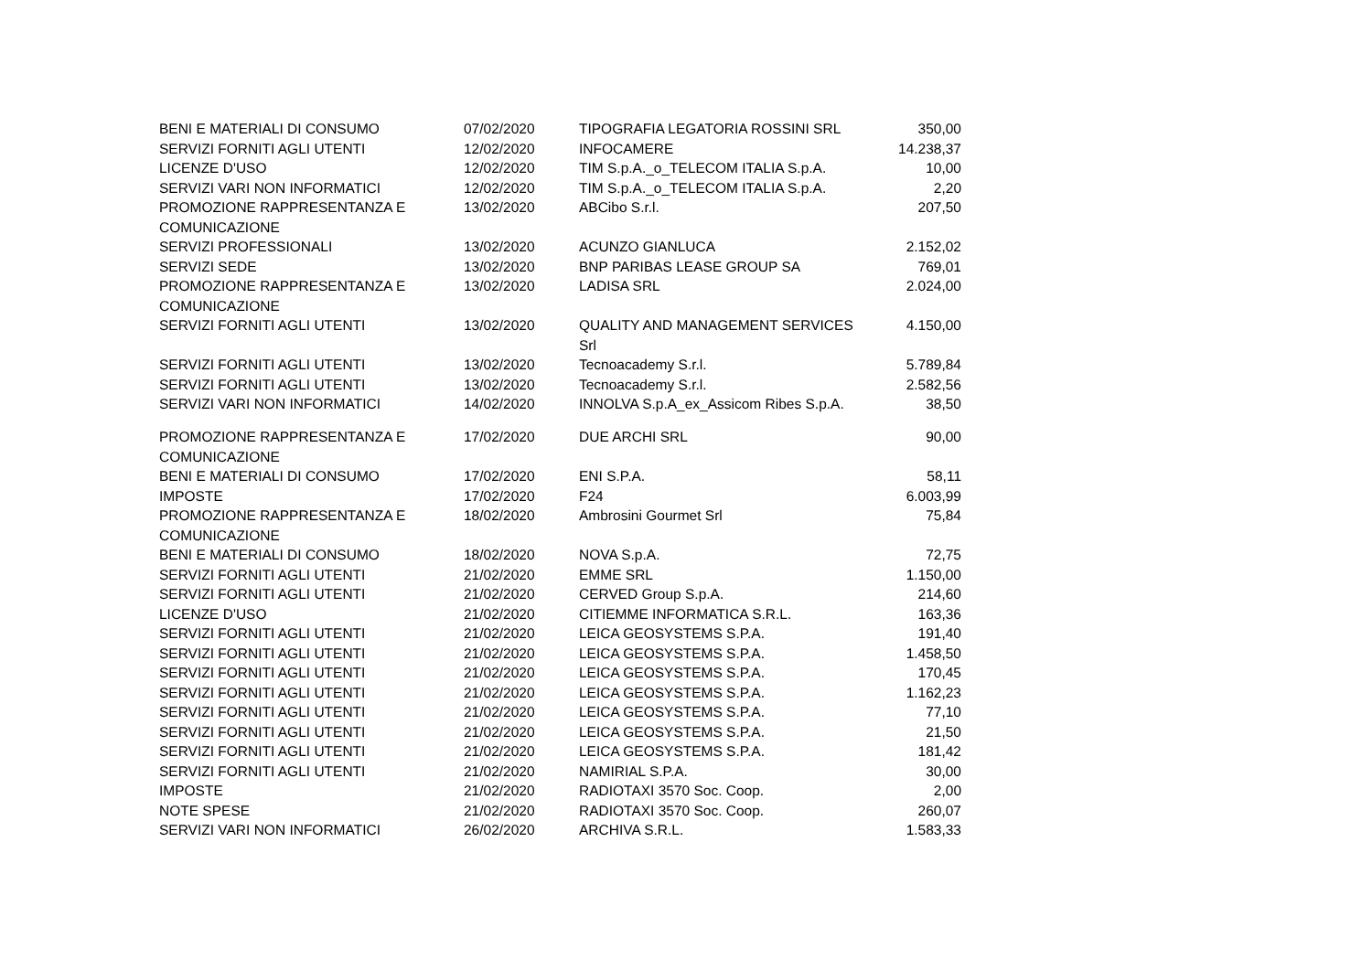| BENI E MATERIALI DI CONSUMO | 07/02/2020 | TIPOGRAFIA LEGATORIA ROSSINI SRL | 350,00 |
| SERVIZI FORNITI AGLI UTENTI | 12/02/2020 | INFOCAMERE | 14.238,37 |
| LICENZE D'USO | 12/02/2020 | TIM S.p.A._o_TELECOM ITALIA S.p.A. | 10,00 |
| SERVIZI VARI NON INFORMATICI | 12/02/2020 | TIM S.p.A._o_TELECOM ITALIA S.p.A. | 2,20 |
| PROMOZIONE RAPPRESENTANZA E COMUNICAZIONE | 13/02/2020 | ABCibo S.r.l. | 207,50 |
| SERVIZI PROFESSIONALI | 13/02/2020 | ACUNZO GIANLUCA | 2.152,02 |
| SERVIZI SEDE | 13/02/2020 | BNP PARIBAS LEASE GROUP SA | 769,01 |
| PROMOZIONE RAPPRESENTANZA E COMUNICAZIONE | 13/02/2020 | LADISA SRL | 2.024,00 |
| SERVIZI FORNITI AGLI UTENTI | 13/02/2020 | QUALITY AND MANAGEMENT SERVICES Srl | 4.150,00 |
| SERVIZI FORNITI AGLI UTENTI | 13/02/2020 | Tecnoacademy S.r.l. | 5.789,84 |
| SERVIZI FORNITI AGLI UTENTI | 13/02/2020 | Tecnoacademy S.r.l. | 2.582,56 |
| SERVIZI VARI NON INFORMATICI | 14/02/2020 | INNOLVA S.p.A_ex_Assicom Ribes S.p.A. | 38,50 |
| PROMOZIONE RAPPRESENTANZA E COMUNICAZIONE | 17/02/2020 | DUE ARCHI SRL | 90,00 |
| BENI E MATERIALI DI CONSUMO | 17/02/2020 | ENI S.P.A. | 58,11 |
| IMPOSTE | 17/02/2020 | F24 | 6.003,99 |
| PROMOZIONE RAPPRESENTANZA E COMUNICAZIONE | 18/02/2020 | Ambrosini Gourmet Srl | 75,84 |
| BENI E MATERIALI DI CONSUMO | 18/02/2020 | NOVA S.p.A. | 72,75 |
| SERVIZI FORNITI AGLI UTENTI | 21/02/2020 | EMME SRL | 1.150,00 |
| SERVIZI FORNITI AGLI UTENTI | 21/02/2020 | CERVED Group S.p.A. | 214,60 |
| LICENZE D'USO | 21/02/2020 | CITIEMME INFORMATICA S.R.L. | 163,36 |
| SERVIZI FORNITI AGLI UTENTI | 21/02/2020 | LEICA GEOSYSTEMS S.P.A. | 191,40 |
| SERVIZI FORNITI AGLI UTENTI | 21/02/2020 | LEICA GEOSYSTEMS S.P.A. | 1.458,50 |
| SERVIZI FORNITI AGLI UTENTI | 21/02/2020 | LEICA GEOSYSTEMS S.P.A. | 170,45 |
| SERVIZI FORNITI AGLI UTENTI | 21/02/2020 | LEICA GEOSYSTEMS S.P.A. | 1.162,23 |
| SERVIZI FORNITI AGLI UTENTI | 21/02/2020 | LEICA GEOSYSTEMS S.P.A. | 77,10 |
| SERVIZI FORNITI AGLI UTENTI | 21/02/2020 | LEICA GEOSYSTEMS S.P.A. | 21,50 |
| SERVIZI FORNITI AGLI UTENTI | 21/02/2020 | LEICA GEOSYSTEMS S.P.A. | 181,42 |
| SERVIZI FORNITI AGLI UTENTI | 21/02/2020 | NAMIRIAL S.P.A. | 30,00 |
| IMPOSTE | 21/02/2020 | RADIOTAXI 3570 Soc. Coop. | 2,00 |
| NOTE SPESE | 21/02/2020 | RADIOTAXI 3570 Soc. Coop. | 260,07 |
| SERVIZI VARI NON INFORMATICI | 26/02/2020 | ARCHIVA S.R.L. | 1.583,33 |